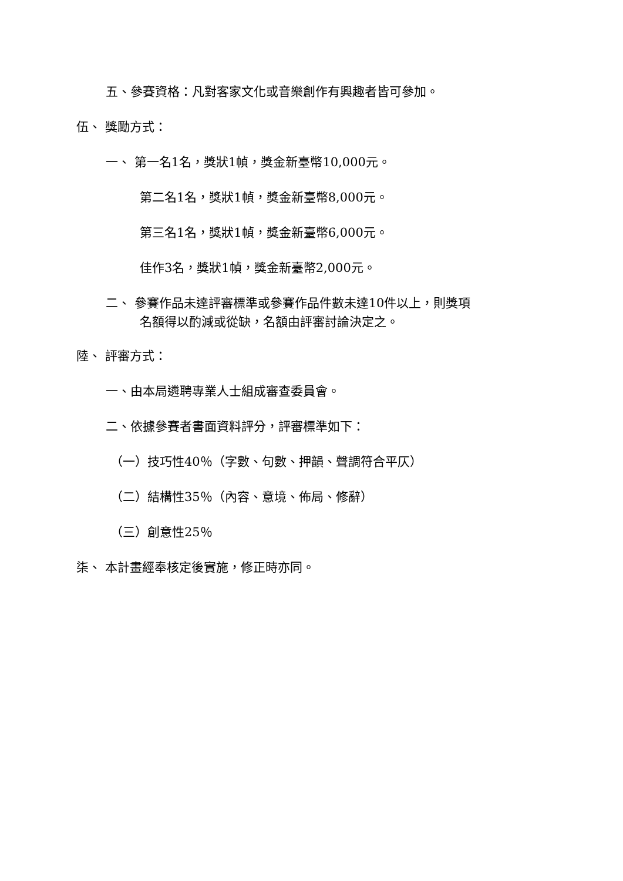五、參賽資格：凡對客家文化或音樂創作有興趣者皆可參加。
伍、 獎勵方式：
一、 第一名1名，獎狀1幀，獎金新臺幣10,000元。
第二名1名，獎狀1幀，獎金新臺幣8,000元。
第三名1名，獎狀1幀，獎金新臺幣6,000元。
佳作3名，獎狀1幀，獎金新臺幣2,000元。
二、 參賽作品未達評審標準或參賽作品件數未達10件以上，則獎項
名額得以酌減或從缺，名額由評審討論決定之。
陸、 評審方式：
一、由本局遴聘專業人士組成審查委員會。
二、依據參賽者書面資料評分，評審標準如下：
（一）技巧性40％（字數、句數、押韻、聲調符合平仄）
（二）結構性35％（內容、意境、佈局、修辭）
（三）創意性25％
柒、 本計畫經奉核定後實施，修正時亦同。